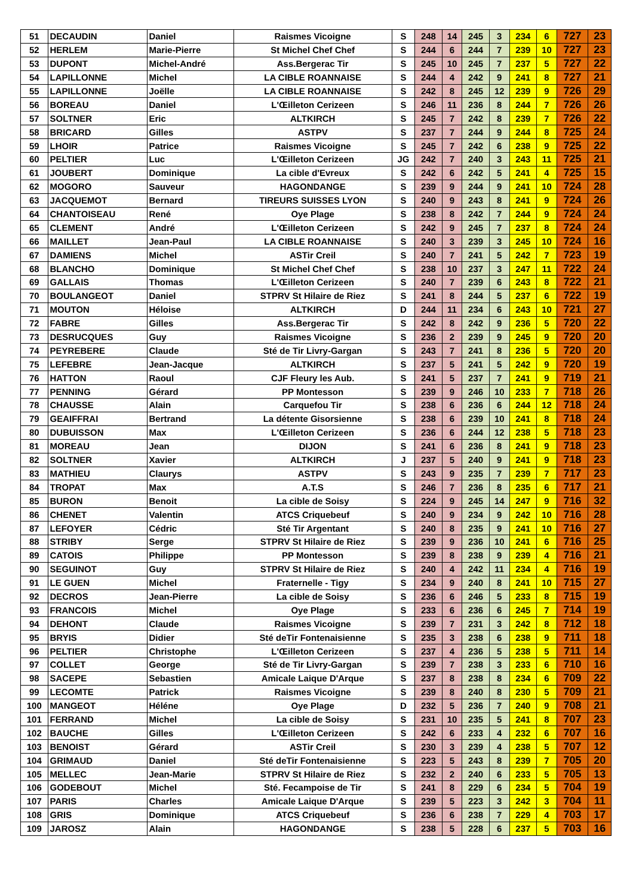| 51 | DECAUDIN | Daniel | Raismes Vicoigne | S | 248 | 14 | 245 | 3 | 234 | 6 | 727 | 23 |
| 52 | HERLEM | Marie-Pierre | St Michel Chef Chef | S | 244 | 6 | 244 | 7 | 239 | 10 | 727 | 23 |
| 53 | DUPONT | Michel-André | Ass.Bergerac Tir | S | 245 | 10 | 245 | 7 | 237 | 5 | 727 | 22 |
| 54 | LAPILLONNE | Michel | LA CIBLE ROANNAISE | S | 244 | 4 | 242 | 9 | 241 | 8 | 727 | 21 |
| 55 | LAPILLONNE | Joëlle | LA CIBLE ROANNAISE | S | 242 | 8 | 245 | 12 | 239 | 9 | 726 | 29 |
| 56 | BOREAU | Daniel | L'Œilleton Cerizeen | S | 246 | 11 | 236 | 8 | 244 | 7 | 726 | 26 |
| 57 | SOLTNER | Eric | ALTKIRCH | S | 245 | 7 | 242 | 8 | 239 | 7 | 726 | 22 |
| 58 | BRICARD | Gilles | ASTPV | S | 237 | 7 | 244 | 9 | 244 | 8 | 725 | 24 |
| 59 | LHOIR | Patrice | Raismes Vicoigne | S | 245 | 7 | 242 | 6 | 238 | 9 | 725 | 22 |
| 60 | PELTIER | Luc | L'Œilleton Cerizeen | JG | 242 | 7 | 240 | 3 | 243 | 11 | 725 | 21 |
| 61 | JOUBERT | Dominique | La cible d'Evreux | S | 242 | 6 | 242 | 5 | 241 | 4 | 725 | 15 |
| 62 | MOGORO | Sauveur | HAGONDANGE | S | 239 | 9 | 244 | 9 | 241 | 10 | 724 | 28 |
| 63 | JACQUEMOT | Bernard | TIREURS SUISSES LYON | S | 240 | 9 | 243 | 8 | 241 | 9 | 724 | 26 |
| 64 | CHANTOISEAU | René | Oye Plage | S | 238 | 8 | 242 | 7 | 244 | 9 | 724 | 24 |
| 65 | CLEMENT | André | L'Œilleton Cerizeen | S | 242 | 9 | 245 | 7 | 237 | 8 | 724 | 24 |
| 66 | MAILLET | Jean-Paul | LA CIBLE ROANNAISE | S | 240 | 3 | 239 | 3 | 245 | 10 | 724 | 16 |
| 67 | DAMIENS | Michel | ASTir Creil | S | 240 | 7 | 241 | 5 | 242 | 7 | 723 | 19 |
| 68 | BLANCHO | Dominique | St Michel Chef Chef | S | 238 | 10 | 237 | 3 | 247 | 11 | 722 | 24 |
| 69 | GALLAIS | Thomas | L'Œilleton Cerizeen | S | 240 | 7 | 239 | 6 | 243 | 8 | 722 | 21 |
| 70 | BOULANGEOT | Daniel | STPRV St Hilaire de Riez | S | 241 | 8 | 244 | 5 | 237 | 6 | 722 | 19 |
| 71 | MOUTON | Héloise | ALTKIRCH | D | 244 | 11 | 234 | 6 | 243 | 10 | 721 | 27 |
| 72 | FABRE | Gilles | Ass.Bergerac Tir | S | 242 | 8 | 242 | 9 | 236 | 5 | 720 | 22 |
| 73 | DESRUCQUES | Guy | Raismes Vicoigne | S | 236 | 2 | 239 | 9 | 245 | 9 | 720 | 20 |
| 74 | PEYREBERE | Claude | Sté de Tir Livry-Gargan | S | 243 | 7 | 241 | 8 | 236 | 5 | 720 | 20 |
| 75 | LEFEBRE | Jean-Jacque | ALTKIRCH | S | 237 | 5 | 241 | 5 | 242 | 9 | 720 | 19 |
| 76 | HATTON | Raoul | CJF Fleury les Aub. | S | 241 | 5 | 237 | 7 | 241 | 9 | 719 | 21 |
| 77 | PENNING | Gérard | PP Montesson | S | 239 | 9 | 246 | 10 | 233 | 7 | 718 | 26 |
| 78 | CHAUSSE | Alain | Carquefou Tir | S | 238 | 6 | 236 | 6 | 244 | 12 | 718 | 24 |
| 79 | GEAIFFRAI | Bertrand | La détente Gisorsienne | S | 238 | 6 | 239 | 10 | 241 | 8 | 718 | 24 |
| 80 | DUBUISSON | Max | L'Œilleton Cerizeen | S | 236 | 6 | 244 | 12 | 238 | 5 | 718 | 23 |
| 81 | MOREAU | Jean | DIJON | S | 241 | 6 | 236 | 8 | 241 | 9 | 718 | 23 |
| 82 | SOLTNER | Xavier | ALTKIRCH | J | 237 | 5 | 240 | 9 | 241 | 9 | 718 | 23 |
| 83 | MATHIEU | Claurys | ASTPV | S | 243 | 9 | 235 | 7 | 239 | 7 | 717 | 23 |
| 84 | TROPAT | Max | A.T.S | S | 246 | 7 | 236 | 8 | 235 | 6 | 717 | 21 |
| 85 | BURON | Benoit | La cible de Soisy | S | 224 | 9 | 245 | 14 | 247 | 9 | 716 | 32 |
| 86 | CHENET | Valentin | ATCS Criquebeuf | S | 240 | 9 | 234 | 9 | 242 | 10 | 716 | 28 |
| 87 | LEFOYER | Cédric | Sté Tir Argentant | S | 240 | 8 | 235 | 9 | 241 | 10 | 716 | 27 |
| 88 | STRIBY | Serge | STPRV St Hilaire de Riez | S | 239 | 9 | 236 | 10 | 241 | 6 | 716 | 25 |
| 89 | CATOIS | Philippe | PP Montesson | S | 239 | 8 | 238 | 9 | 239 | 4 | 716 | 21 |
| 90 | SEGUINOT | Guy | STPRV St Hilaire de Riez | S | 240 | 4 | 242 | 11 | 234 | 4 | 716 | 19 |
| 91 | LE GUEN | Michel | Fraternelle - Tigy | S | 234 | 9 | 240 | 8 | 241 | 10 | 715 | 27 |
| 92 | DECROS | Jean-Pierre | La cible de Soisy | S | 236 | 6 | 246 | 5 | 233 | 8 | 715 | 19 |
| 93 | FRANCOIS | Michel | Oye Plage | S | 233 | 6 | 236 | 6 | 245 | 7 | 714 | 19 |
| 94 | DEHONT | Claude | Raismes Vicoigne | S | 239 | 7 | 231 | 3 | 242 | 8 | 712 | 18 |
| 95 | BRYIS | Didier | Sté deTir Fontenaisienne | S | 235 | 3 | 238 | 6 | 238 | 9 | 711 | 18 |
| 96 | PELTIER | Christophe | L'Œilleton Cerizeen | S | 237 | 4 | 236 | 5 | 238 | 5 | 711 | 14 |
| 97 | COLLET | George | Sté de Tir Livry-Gargan | S | 239 | 7 | 238 | 3 | 233 | 6 | 710 | 16 |
| 98 | SACEPE | Sebastien | Amicale Laique D'Arque | S | 237 | 8 | 238 | 8 | 234 | 6 | 709 | 22 |
| 99 | LECOMTE | Patrick | Raismes Vicoigne | S | 239 | 8 | 240 | 8 | 230 | 5 | 709 | 21 |
| 100 | MANGEOT | Héléne | Oye Plage | D | 232 | 5 | 236 | 7 | 240 | 9 | 708 | 21 |
| 101 | FERRAND | Michel | La cible de Soisy | S | 231 | 10 | 235 | 5 | 241 | 8 | 707 | 23 |
| 102 | BAUCHE | Gilles | L'Œilleton Cerizeen | S | 242 | 6 | 233 | 4 | 232 | 6 | 707 | 16 |
| 103 | BENOIST | Gérard | ASTir Creil | S | 230 | 3 | 239 | 4 | 238 | 5 | 707 | 12 |
| 104 | GRIMAUD | Daniel | Sté deTir Fontenaisienne | S | 223 | 5 | 243 | 8 | 239 | 7 | 705 | 20 |
| 105 | MELLEC | Jean-Marie | STPRV St Hilaire de Riez | S | 232 | 2 | 240 | 6 | 233 | 5 | 705 | 13 |
| 106 | GODEBOUT | Michel | Sté. Fecampoise de Tir | S | 241 | 8 | 229 | 6 | 234 | 5 | 704 | 19 |
| 107 | PARIS | Charles | Amicale Laique D'Arque | S | 239 | 5 | 223 | 3 | 242 | 3 | 704 | 11 |
| 108 | GRIS | Dominique | ATCS Criquebeuf | S | 236 | 6 | 238 | 7 | 229 | 4 | 703 | 17 |
| 109 | JAROSZ | Alain | HAGONDANGE | S | 238 | 5 | 228 | 6 | 237 | 5 | 703 | 16 |